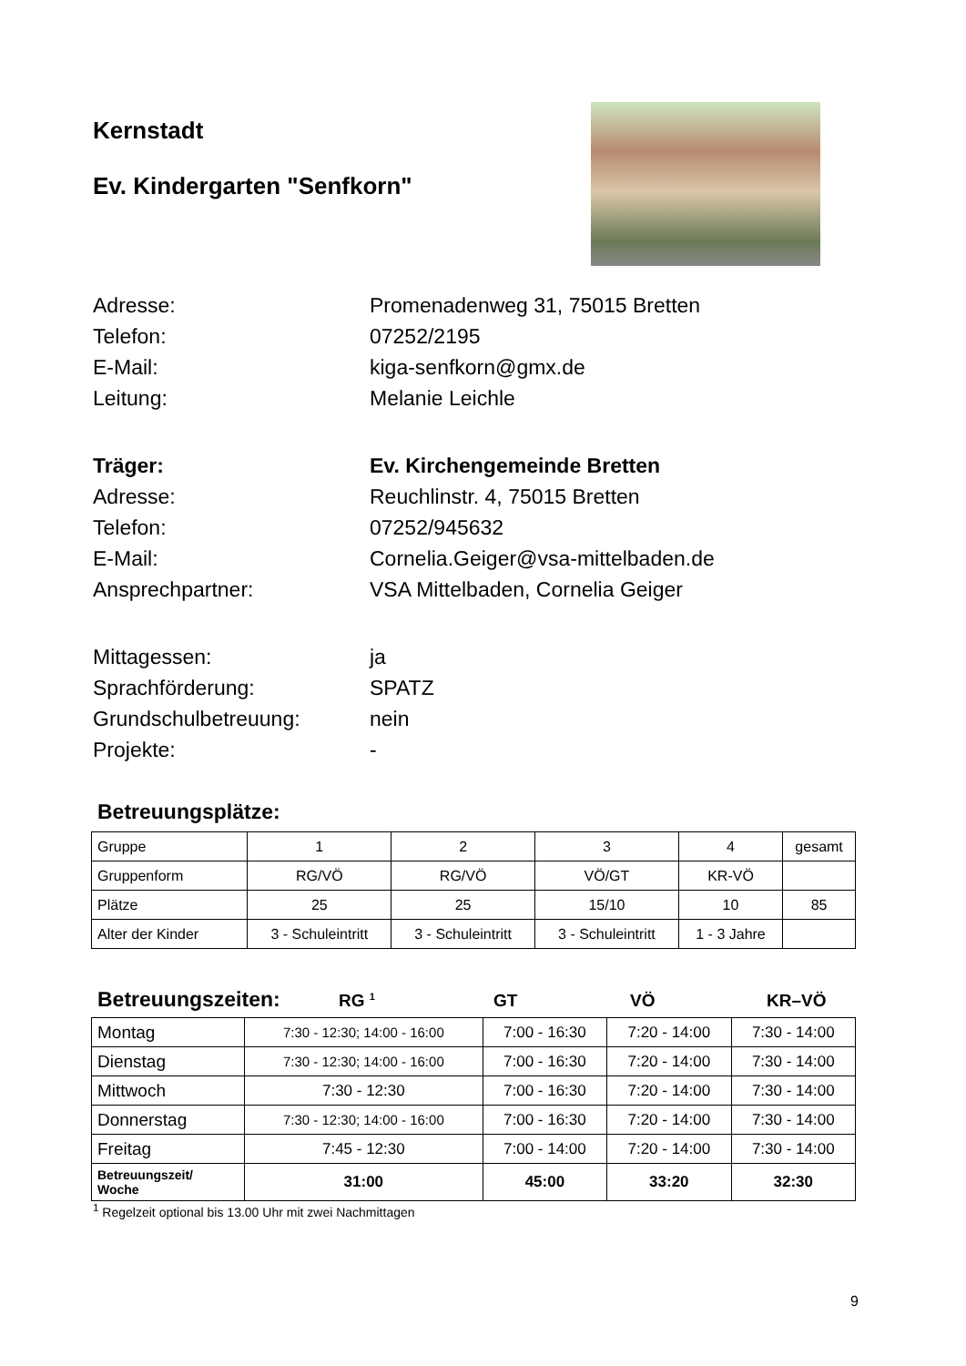Kernstadt
Ev. Kindergarten "Senfkorn"
Adresse: Promenadenweg 31, 75015 Bretten
Telefon: 07252/2195
E-Mail: kiga-senfkorn@gmx.de
Leitung: Melanie Leichle
Träger: Ev. Kirchengemeinde Bretten
Adresse: Reuchlinstr. 4, 75015 Bretten
Telefon: 07252/945632
E-Mail: Cornelia.Geiger@vsa-mittelbaden.de
Ansprechpartner: VSA Mittelbaden, Cornelia Geiger
Mittagessen: ja
Sprachförderung: SPATZ
Grundschulbetreuung: nein
Projekte: -
Betreuungsplätze:
| Gruppe | 1 | 2 | 3 | 4 | gesamt |
| Gruppenform | RG/VÖ | RG/VÖ | VÖ/GT | KR-VÖ | |
| Plätze | 25 | 25 | 15/10 | 10 | 85 |
| Alter der Kinder | 3 - Schuleintritt | 3 - Schuleintritt | 3 - Schuleintritt | 1 - 3 Jahre | |
Betreuungszeiten: RG <sup>1</sup> GT VÖ KR–VÖ
| Montag | 7:30 - 12:30; 14:00 - 16:00 | 7:00 - 16:30 | 7:20 - 14:00 | 7:30 - 14:00 |
| Dienstag | 7:30 - 12:30; 14:00 - 16:00 | 7:00 - 16:30 | 7:20 - 14:00 | 7:30 - 14:00 |
| Mittwoch | 7:30 - 12:30 | 7:00 - 16:30 | 7:20 - 14:00 | 7:30 - 14:00 |
| Donnerstag | 7:30 - 12:30; 14:00 - 16:00 | 7:00 - 16:30 | 7:20 - 14:00 | 7:30 - 14:00 |
| Freitag | 7:45 - 12:30 | 7:00 - 14:00 | 7:20 - 14:00 | 7:30 - 14:00 |
| Betreuungszeit/ Woche | 31:00 | 45:00 | 33:20 | 32:30 |
<sup>1</sup> Regelzeit optional bis 13.00 Uhr mit zwei Nachmittagen
9